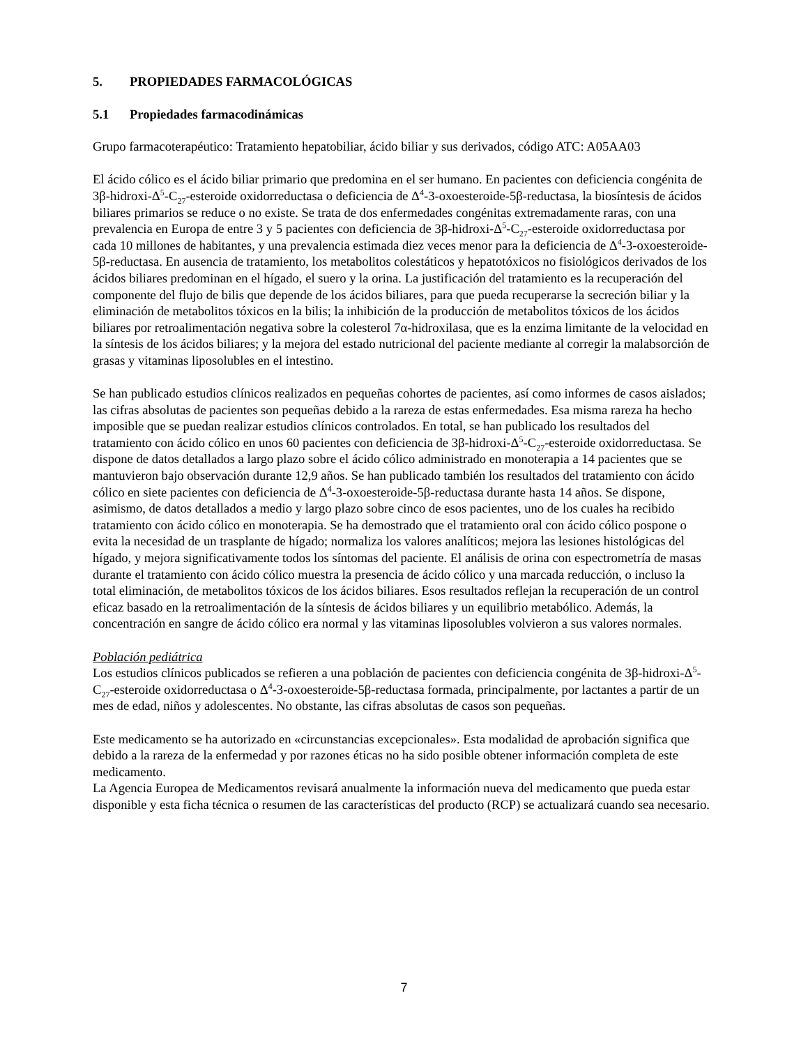5. PROPIEDADES FARMACOLÓGICAS
5.1 Propiedades farmacodinámicas
Grupo farmacoterapéutico: Tratamiento hepatobiliar, ácido biliar y sus derivados, código ATC: A05AA03
El ácido cólico es el ácido biliar primario que predomina en el ser humano. En pacientes con deficiencia congénita de 3β-hidroxi-Δ<sup>5</sup>-C<sub>27</sub>-esteroide oxidorreductasa o deficiencia de Δ<sup>4</sup>-3-oxoesteroide-5β-reductasa, la biosíntesis de ácidos biliares primarios se reduce o no existe. Se trata de dos enfermedades congénitas extremadamente raras, con una prevalencia en Europa de entre 3 y 5 pacientes con deficiencia de 3β-hidroxi-Δ<sup>5</sup>-C<sub>27</sub>-esteroide oxidorreductasa por cada 10 millones de habitantes, y una prevalencia estimada diez veces menor para la deficiencia de Δ<sup>4</sup>-3-oxoesteroide-5β-reductasa. En ausencia de tratamiento, los metabolitos colestáticos y hepatotóxicos no fisiológicos derivados de los ácidos biliares predominan en el hígado, el suero y la orina. La justificación del tratamiento es la recuperación del componente del flujo de bilis que depende de los ácidos biliares, para que pueda recuperarse la secreción biliar y la eliminación de metabolitos tóxicos en la bilis; la inhibición de la producción de metabolitos tóxicos de los ácidos biliares por retroalimentación negativa sobre la colesterol 7α-hidroxilasa, que es la enzima limitante de la velocidad en la síntesis de los ácidos biliares; y la mejora del estado nutricional del paciente mediante al corregir la malabsorción de grasas y vitaminas liposolubles en el intestino.
Se han publicado estudios clínicos realizados en pequeñas cohortes de pacientes, así como informes de casos aislados; las cifras absolutas de pacientes son pequeñas debido a la rareza de estas enfermedades. Esa misma rareza ha hecho imposible que se puedan realizar estudios clínicos controlados. En total, se han publicado los resultados del tratamiento con ácido cólico en unos 60 pacientes con deficiencia de 3β-hidroxi-Δ<sup>5</sup>-C<sub>27</sub>-esteroide oxidorreductasa. Se dispone de datos detallados a largo plazo sobre el ácido cólico administrado en monoterapia a 14 pacientes que se mantuvieron bajo observación durante 12,9 años. Se han publicado también los resultados del tratamiento con ácido cólico en siete pacientes con deficiencia de Δ<sup>4</sup>-3-oxoesteroide-5β-reductasa durante hasta 14 años. Se dispone, asimismo, de datos detallados a medio y largo plazo sobre cinco de esos pacientes, uno de los cuales ha recibido tratamiento con ácido cólico en monoterapia. Se ha demostrado que el tratamiento oral con ácido cólico pospone o evita la necesidad de un trasplante de hígado; normaliza los valores analíticos; mejora las lesiones histológicas del hígado, y mejora significativamente todos los síntomas del paciente. El análisis de orina con espectrometría de masas durante el tratamiento con ácido cólico muestra la presencia de ácido cólico y una marcada reducción, o incluso la total eliminación, de metabolitos tóxicos de los ácidos biliares. Esos resultados reflejan la recuperación de un control eficaz basado en la retroalimentación de la síntesis de ácidos biliares y un equilibrio metabólico. Además, la concentración en sangre de ácido cólico era normal y las vitaminas liposolubles volvieron a sus valores normales.
Población pediátrica
Los estudios clínicos publicados se refieren a una población de pacientes con deficiencia congénita de 3β-hidroxi-Δ<sup>5</sup>-C<sub>27</sub>-esteroide oxidorreductasa o Δ<sup>4</sup>-3-oxoesteroide-5β-reductasa formada, principalmente, por lactantes a partir de un mes de edad, niños y adolescentes. No obstante, las cifras absolutas de casos son pequeñas.
Este medicamento se ha autorizado en «circunstancias excepcionales». Esta modalidad de aprobación significa que debido a la rareza de la enfermedad y por razones éticas no ha sido posible obtener información completa de este medicamento.
La Agencia Europea de Medicamentos revisará anualmente la información nueva del medicamento que pueda estar disponible y esta ficha técnica o resumen de las características del producto (RCP) se actualizará cuando sea necesario.
7